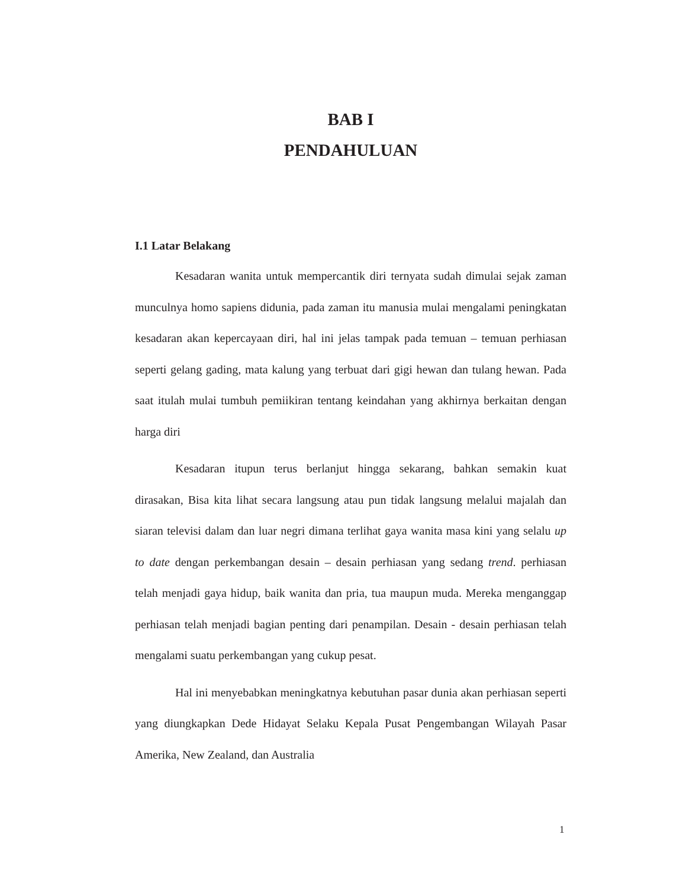BAB I
PENDAHULUAN
I.1 Latar Belakang
Kesadaran wanita untuk mempercantik diri ternyata sudah dimulai sejak zaman munculnya homo sapiens didunia, pada zaman itu manusia mulai mengalami peningkatan kesadaran akan kepercayaan diri, hal ini jelas tampak pada temuan – temuan perhiasan seperti gelang gading, mata kalung yang terbuat dari gigi hewan dan tulang hewan. Pada saat itulah mulai tumbuh pemiikiran tentang keindahan yang akhirnya berkaitan dengan harga diri
Kesadaran itupun terus berlanjut hingga sekarang, bahkan semakin kuat dirasakan, Bisa kita lihat secara langsung atau pun tidak langsung melalui majalah dan siaran televisi dalam dan luar negri dimana terlihat gaya wanita masa kini yang selalu up to date dengan perkembangan desain – desain perhiasan yang sedang trend. perhiasan telah menjadi gaya hidup, baik wanita dan pria, tua maupun muda. Mereka menganggap perhiasan telah menjadi bagian penting dari penampilan. Desain - desain perhiasan telah mengalami suatu perkembangan yang cukup pesat.
Hal ini menyebabkan meningkatnya kebutuhan pasar dunia akan perhiasan seperti yang diungkapkan Dede Hidayat Selaku Kepala Pusat Pengembangan Wilayah Pasar Amerika, New Zealand, dan Australia
1